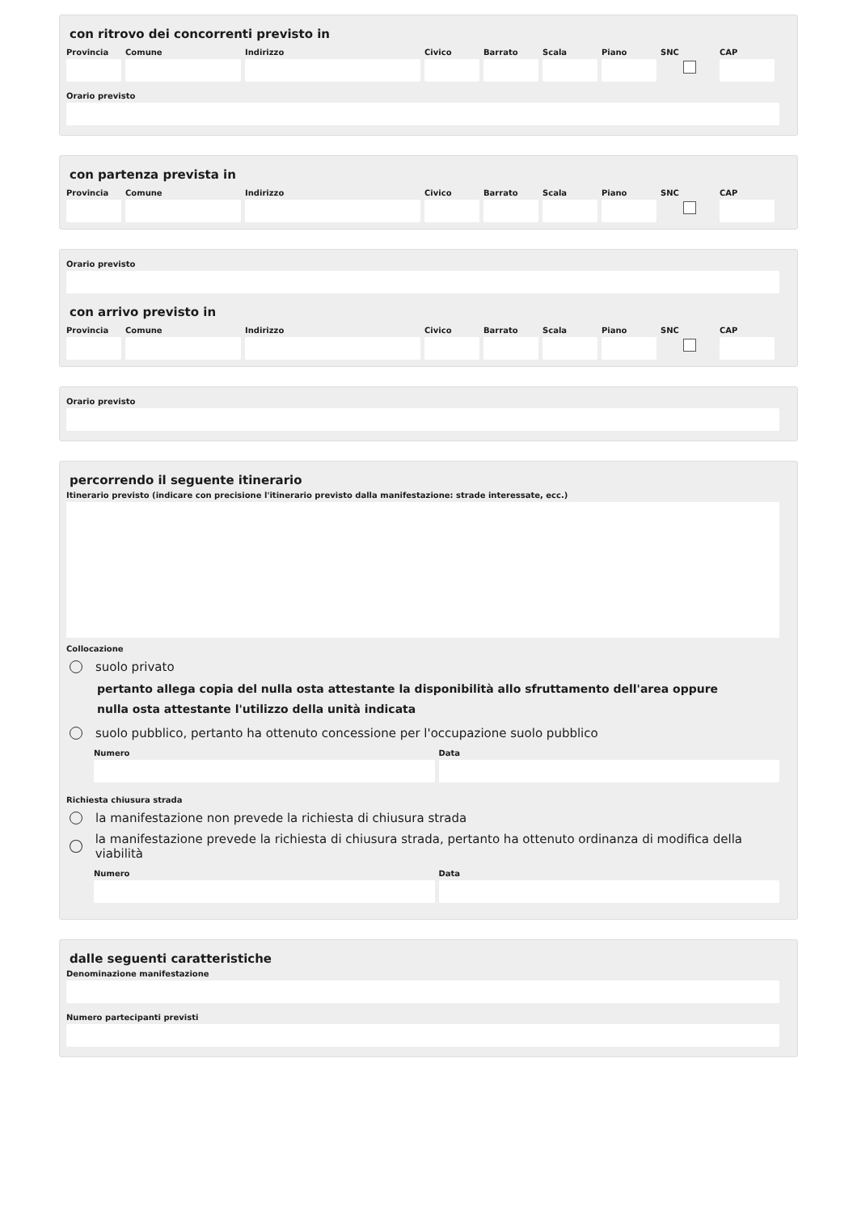con ritrovo dei concorrenti previsto in
Provincia
Comune Indirizzo Civico Barrato Scala Piano SNC CAP
Orario previsto
con partenza prevista in
Provincia
Comune Indirizzo Civico Barrato Scala Piano SNC CAP
Orario previsto
con arrivo previsto in
Provincia
Comune Indirizzo Civico Barrato Scala Piano SNC CAP
Orario previsto
percorrendo il seguente itinerario
Itinerario previsto (indicare con precisione l'itinerario previsto dalla manifestazione: strade interessate, ecc.)
Collocazione
suolo privato
pertanto allega copia del nulla osta attestante la disponibilità allo sfruttamento dell'area oppure nulla osta attestante l'utilizzo della unità indicata
suolo pubblico, pertanto ha ottenuto concessione per l'occupazione suolo pubblico
Numero Data
Richiesta chiusura strada
la manifestazione non prevede la richiesta di chiusura strada
la manifestazione prevede la richiesta di chiusura strada, pertanto ha ottenuto ordinanza di modifica della viabilità
Numero Data
dalle seguenti caratteristiche
Denominazione manifestazione
Numero partecipanti previsti